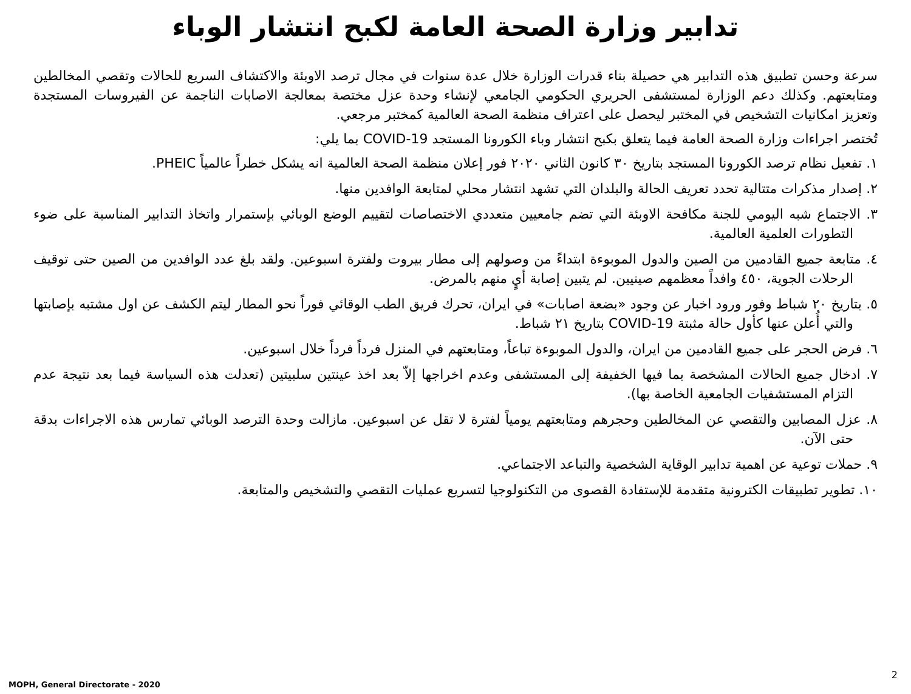تدابير وزارة الصحة العامة لكبح انتشار الوباء
سرعة وحسن تطبيق هذه التدابير هي حصيلة بناء قدرات الوزارة خلال عدة سنوات في مجال ترصد الاوبئة والاكتشاف السريع للحالات وتقصي المخالطين ومتابعتهم. وكذلك دعم الوزارة لمستشفى الحريري الحكومي الجامعي لإنشاء وحدة عزل مختصة بمعالجة الاصابات الناجمة عن الفيروسات المستجدة وتعزيز امكانيات التشخيص في المختبر ليحصل على اعتراف منظمة الصحة العالمية كمختبر مرجعي.
تُختصر اجراءات وزارة الصحة العامة فيما يتعلق بكبح انتشار وباء الكورونا المستجد COVID-19 بما يلي:
١. تفعيل نظام ترصد الكورونا المستجد بتاريخ ٣٠ كانون الثاني ٢٠٢٠ فور إعلان منظمة الصحة العالمية انه يشكل خطراً عالمياً PHEIC.
٢. إصدار مذكرات متتالية تحدد تعريف الحالة والبلدان التي تشهد انتشار محلي لمتابعة الوافدين منها.
٣. الاجتماع شبه اليومي للجنة مكافحة الاوبئة التي تضم جامعيين متعددي الاختصاصات لتقييم الوضع الوبائي بإستمرار واتخاذ التدابير المناسبة على ضوء التطورات العلمية العالمية.
٤. متابعة جميع القادمين من الصين والدول الموبوءة ابتداءً من وصولهم إلى مطار بيروت ولفترة اسبوعين. ولقد بلغ عدد الوافدين من الصين حتى توقيف الرحلات الجوية، ٤٥٠ وافداً معظمهم صينيين. لم يتبين إصابة أيٍ منهم بالمرض.
٥. بتاريخ ٢٠ شباط وفور ورود اخبار عن وجود «بضعة اصابات» في ايران، تحرك فريق الطب الوقائي فوراً نحو المطار ليتم الكشف عن اول مشتبه بإصابتها والتي أُعلن عنها كأول حالة مثبتة COVID-19 بتاريخ ٢١ شباط.
٦. فرض الحجر على جميع القادمين من ايران، والدول الموبوءة تباعاً، ومتابعتهم في المنزل فرداً فرداً خلال اسبوعين.
٧. ادخال جميع الحالات المشخصة بما فيها الخفيفة إلى المستشفى وعدم اخراجها إلاّ بعد اخذ عينتين سلبيتين (تعدلت هذه السياسة فيما بعد نتيجة عدم التزام المستشفيات الجامعية الخاصة بها).
٨. عزل المصابين والتقصي عن المخالطين وحجرهم ومتابعتهم يومياً لفترة لا تقل عن اسبوعين. مازالت وحدة الترصد الوبائي تمارس هذه الاجراءات بدقة حتى الآن.
٩. حملات توعية عن اهمية تدابير الوقاية الشخصية والتباعد الاجتماعي.
١٠. تطوير تطبيقات الكترونية متقدمة للإستفادة القصوى من التكنولوجيا لتسريع عمليات التقصي والتشخيص والمتابعة.
MOPH, General Directorate - 2020
2